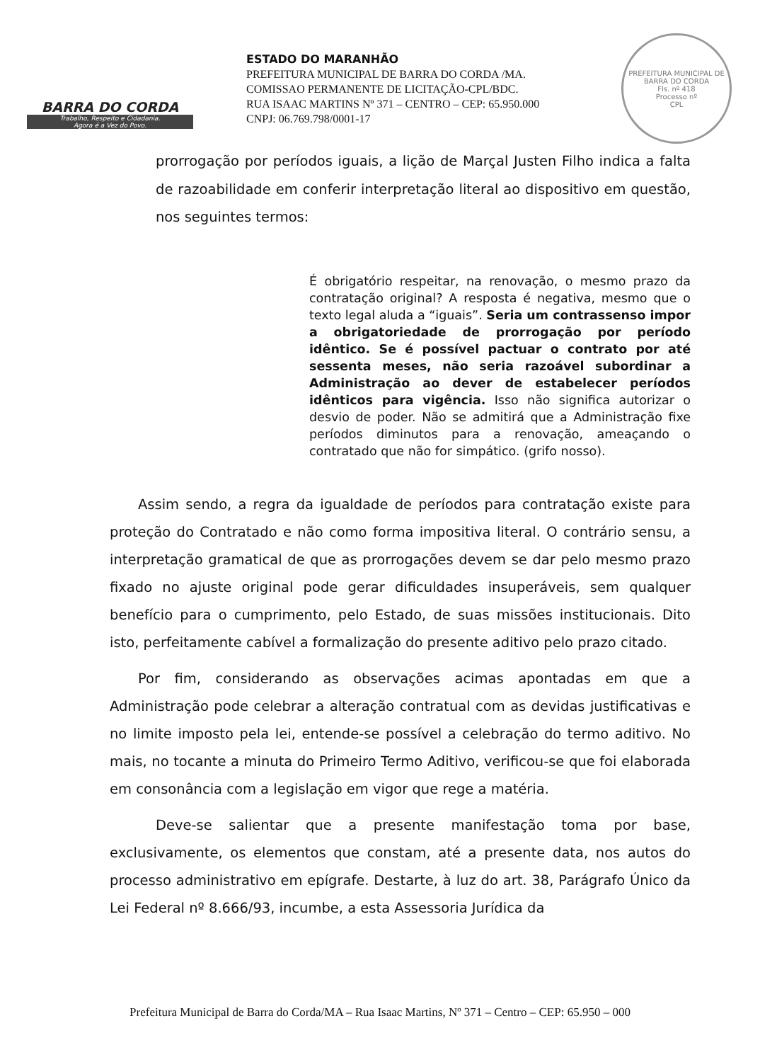BARRA DO CORDA
Trabalho, Respeito e Cidadania.
Agora é a Vez do Povo.
ESTADO DO MARANHÃO
PREFEITURA MUNICIPAL DE BARRA DO CORDA /MA.
COMISSAO PERMANENTE DE LICITAÇÃO-CPL/BDC.
RUA ISAAC MARTINS Nº 371 – CENTRO – CEP: 65.950.000
CNPJ: 06.769.798/0001-17
PREFEITURA MUNICIPAL DE BARRA DO CORDA
Fls. nº 418
Processo nº
CPL
prorrogação por períodos iguais, a lição de Marçal Justen Filho indica a falta de razoabilidade em conferir interpretação literal ao dispositivo em questão, nos seguintes termos:
É obrigatório respeitar, na renovação, o mesmo prazo da contratação original? A resposta é negativa, mesmo que o texto legal aluda a “iguais”. Seria um contrassenso impor a obrigatoriedade de prorrogação por período idêntico. Se é possível pactuar o contrato por até sessenta meses, não seria razoável subordinar a Administração ao dever de estabelecer períodos idênticos para vigência. Isso não significa autorizar o desvio de poder. Não se admitirá que a Administração fixe períodos diminutos para a renovação, ameaçando o contratado que não for simpático. (grifo nosso).
Assim sendo, a regra da igualdade de períodos para contratação existe para proteção do Contratado e não como forma impositiva literal. O contrário sensu, a interpretação gramatical de que as prorrogações devem se dar pelo mesmo prazo fixado no ajuste original pode gerar dificuldades insuperáveis, sem qualquer benefício para o cumprimento, pelo Estado, de suas missões institucionais. Dito isto, perfeitamente cabível a formalização do presente aditivo pelo prazo citado.
Por fim, considerando as observações acimas apontadas em que a Administração pode celebrar a alteração contratual com as devidas justificativas e no limite imposto pela lei, entende-se possível a celebração do termo aditivo. No mais, no tocante a minuta do Primeiro Termo Aditivo, verificou-se que foi elaborada em consonância com a legislação em vigor que rege a matéria.
Deve-se salientar que a presente manifestação toma por base, exclusivamente, os elementos que constam, até a presente data, nos autos do processo administrativo em epígrafe. Destarte, à luz do art. 38, Parágrafo Único da Lei Federal nº 8.666/93, incumbe, a esta Assessoria Jurídica da
Prefeitura Municipal de Barra do Corda/MA – Rua Isaac Martins, Nº 371 – Centro – CEP: 65.950 – 000